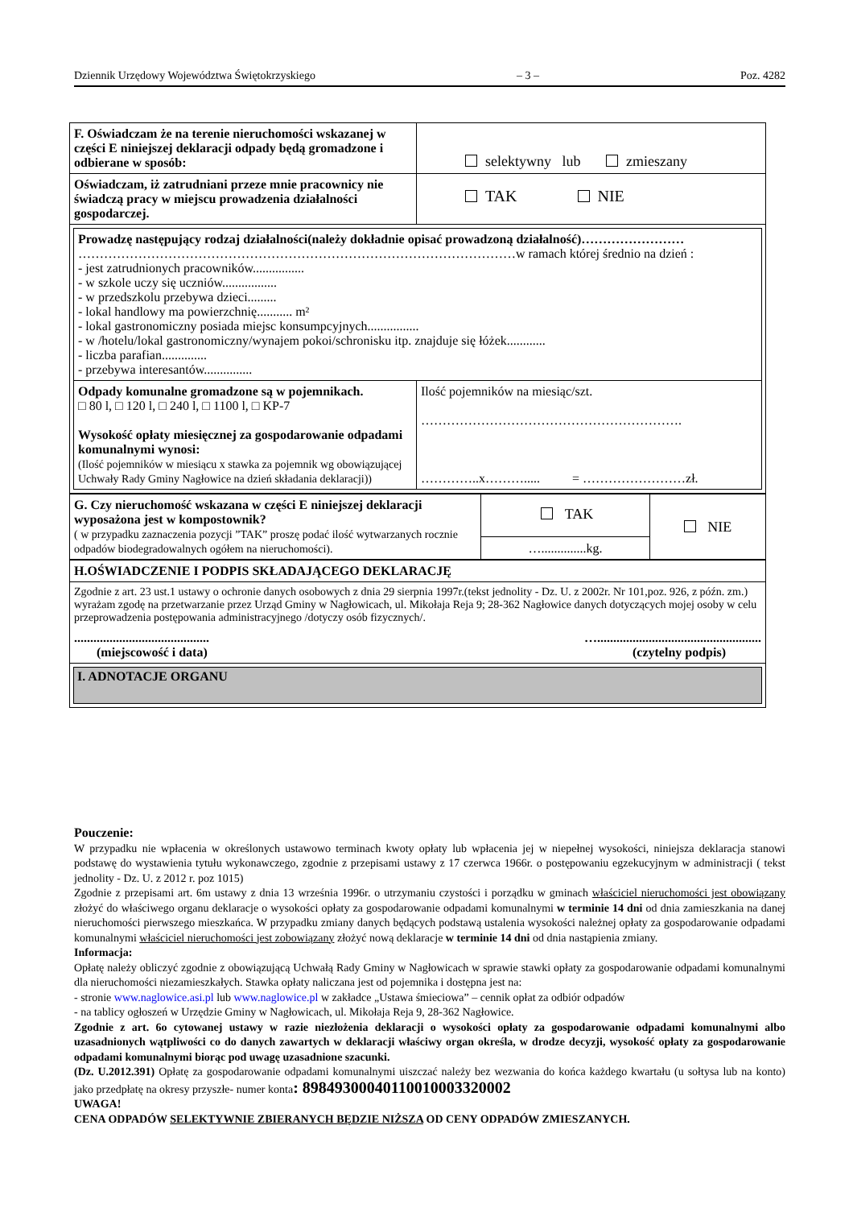Dziennik Urzędowy Województwa Świętokrzyskiego – 3 – Poz. 4282
| F. Oświadczam że na terenie nieruchomości wskazanej w części E niniejszej deklaracji odpady będą gromadzone i odbierane w sposób: | selektywny lub zmieszany |
| Oświadczam, iż zatrudniani przeze mnie pracownicy nie świadczą pracy w miejscu prowadzenia działalności gospodarczej. | TAK NIE |
| / Prowadzę następujący rodzaj działalności(należy dokładnie opisać prowadzoną działalność)…………………… …………………………………………………………………………………………w ramach której średnio na dzień : - jest zatrudnionych pracowników................ - w szkole uczy się uczniów................. - w przedszkolu przebywa dzieci......... - lokal handlowy ma powierzchnię........... m² - lokal gastronomiczny posiada miejsc konsumpcyjnych................ - w /hotelu/lokal gastronomiczny/wynajem pokoi/schronisku itp. znajduje się łóżek............ - liczba parafian.............. - przebywa interesantów............... / / / Odpady komunalne gromadzone są w pojemnikach. □ 80 l, □ 120 l, □ 240 l, □ 1100 l, □ KP-7 Wysokość opłaty miesięcznej za gospodarowanie odpadami komunalnymi wynosi: (Ilość pojemników w miesiącu x stawka za pojemnik wg obowiązującej Uchwały Rady Gminy Nagłowice na dzień składania deklaracji)) / Ilość pojemników na miesiąc/szt. ……………………………………………………. …………..x………..... = ……………………zł. / | |
| G. Czy nieruchomość wskazana w części E niniejszej deklaracji wyposażona jest w kompostownik? ( w przypadku zaznaczenia pozycji ”TAK” proszę podać ilość wytwarzanych rocznie odpadów biodegradowalnych ogółem na nieruchomości). | TAK | NIE |
| | …..............kg. | |
| H.OŚWIADCZENIE I PODPIS SKŁADAJĄCEGO DEKLARACJĘ |
| Zgodnie z art. 23 ust.1 ustawy o ochronie danych osobowych z dnia 29 sierpnia 1997r.(tekst jednolity - Dz. U. z 2002r. Nr 101,poz. 926, z późn. zm.) wyrażam zgodę na przetwarzanie przez Urząd Gminy w Nagłowicach, ul. Mikołaja Reja 9; 28-362 Nagłowice danych dotyczących mojej osoby w celu przeprowadzenia postępowania administracyjnego /dotyczy osób fizycznych/. .......................................... (miejscowość i data) …................................................... (czytelny podpis) |
| I. ADNOTACJE ORGANU |
Pouczenie:
W przypadku nie wpłacenia w określonych ustawowo terminach kwoty opłaty lub wpłacenia jej w niepełnej wysokości, niniejsza deklaracja stanowi podstawę do wystawienia tytułu wykonawczego, zgodnie z przepisami ustawy z 17 czerwca 1966r. o postępowaniu egzekucyjnym w administracji ( tekst jednolity - Dz. U. z 2012 r. poz 1015)
Zgodnie z przepisami art. 6m ustawy z dnia 13 września 1996r. o utrzymaniu czystości i porządku w gminach właściciel nieruchomości jest obowiązany złożyć do właściwego organu deklaracje o wysokości opłaty za gospodarowanie odpadami komunalnymi w terminie 14 dni od dnia zamieszkania na danej nieruchomości pierwszego mieszkańca. W przypadku zmiany danych będących podstawą ustalenia wysokości należnej opłaty za gospodarowanie odpadami komunalnymi właściciel nieruchomości jest zobowiązany złożyć nową deklaracje w terminie 14 dni od dnia nastąpienia zmiany.
Informacja:
Opłatę należy obliczyć zgodnie z obowiązującą Uchwałą Rady Gminy w Nagłowicach w sprawie stawki opłaty za gospodarowanie odpadami komunalnymi dla nieruchomości niezamieszkałych. Stawka opłaty naliczana jest od pojemnika i dostępna jest na:
- stronie www.naglowice.asi.pl lub www.naglowice.pl w zakładce „Ustawa śmieciowa” – cennik opłat za odbiór odpadów
- na tablicy ogłoszeń w Urzędzie Gminy w Nagłowicach, ul. Mikołaja Reja 9, 28-362 Nagłowice.
Zgodnie z art. 6o cytowanej ustawy w razie niezłożenia deklaracji o wysokości opłaty za gospodarowanie odpadami komunalnymi albo uzasadnionych wątpliwości co do danych zawartych w deklaracji właściwy organ określa, w drodze decyzji, wysokość opłaty za gospodarowanie odpadami komunalnymi biorąc pod uwagę uzasadnione szacunki.
(Dz. U.2012.391) Opłatę za gospodarowanie odpadami komunalnymi uiszczać należy bez wezwania do końca każdego kwartału (u sołtysa lub na konto) jako przedpłatę na okresy przyszłe- numer konta: 89849300040110010003320002
UWAGA!
CENA ODPADÓW SELEKTYWNIE ZBIERANYCH BĘDZIE NIŻSZA OD CENY ODPADÓW ZMIESZANYCH.